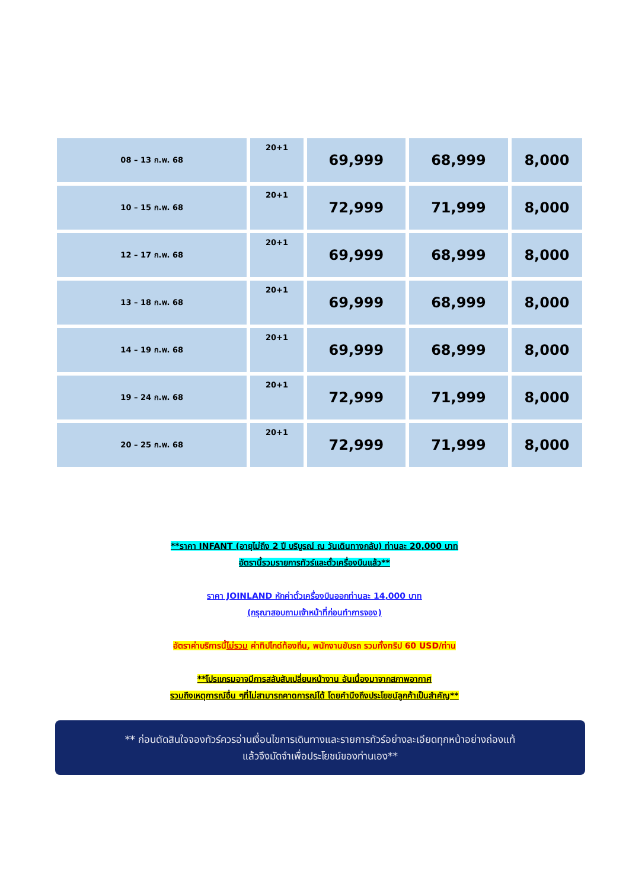| 08 – 13 ก.พ. 68 | 20+1 | 69,999 | 68,999 | 8,000 |
| 10 – 15 ก.พ. 68 | 20+1 | 72,999 | 71,999 | 8,000 |
| 12 – 17 ก.พ. 68 | 20+1 | 69,999 | 68,999 | 8,000 |
| 13 – 18 ก.พ. 68 | 20+1 | 69,999 | 68,999 | 8,000 |
| 14 – 19 ก.พ. 68 | 20+1 | 69,999 | 68,999 | 8,000 |
| 19 – 24 ก.พ. 68 | 20+1 | 72,999 | 71,999 | 8,000 |
| 20 – 25 ก.พ. 68 | 20+1 | 72,999 | 71,999 | 8,000 |
**ราคา INFANT (อายุไม่ถึง 2 ปี บริบูรณ์ ณ วันเดินทางกลับ) ท่านละ 20,000 บาท
อัตรานี้รวมรายการทัวร์และตั๋วเครื่องบินแล้ว**
ราคา JOINLAND หักค่าตั๋วเครื่องบินออกท่านละ 14,000 บาท
(กรุณาสอบถามเจ้าหน้าที่ก่อนทำการจอง)
อัตราค่าบริการนี้ไม่รวม ค่าทิปไกด์ท้องถิ่น, พนักงานขับรถ รวมทั้งทริป 60 USD/ท่าน
**โปรแกรมอาจมีการสลับสับเปลี่ยนหน้างาน อันเนื่องมาจากสภาพอากาศ
รวมถึงเหตุการณ์อื่น ๆที่ไม่สามารถคาดการณ์ได้ โดยคำนึงถึงประโยชน์ลูกค้าเป็นสำคัญ**
** ก่อนตัดสินใจจองทัวร์ควรอ่านเงื่อนไขการเดินทางและรายการทัวร์อย่างละเอียดทุกหน้าอย่างถ่องแท้
แล้วจึงมัดจำเพื่อประโยชน์ของท่านเอง**